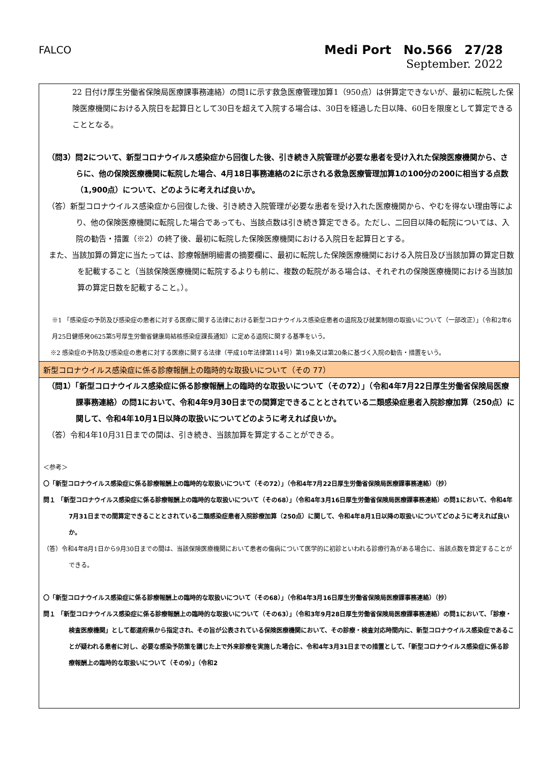FALCO
Medi Port　No.566　27/28
September. 2022
22 日付け厚生労働省保険局医療課事務連絡）の問1に示す救急医療管理加算1（950点）は併算定できないが、最初に転院した保険医療機関における入院日を起算日として30日を超えて入院する場合は、30日を経過した日以降、60日を限度として算定できることとなる。
（問3）問2について、新型コロナウイルス感染症から回復した後、引き続き入院管理が必要な患者を受け入れた保険医療機関から、さらに、他の保険医療機関に転院した場合、4月18日事務連絡の2に示される救急医療管理加算1の100分の200に相当する点数（1,900点）について、どのように考えれば良いか。
（答）新型コロナウイルス感染症から回復した後、引き続き入院管理が必要な患者を受け入れた医療機関から、やむを得ない理由等により、他の保険医療機関に転院した場合であっても、当該点数は引き続き算定できる。ただし、二回目以降の転院については、入院の勧告・措置（※2）の終了後、最初に転院した保険医療機関における入院日を起算日とする。
また、当該加算の算定に当たっては、診療報酬明細書の摘要欄に、最初に転院した保険医療機関における入院日及び当該加算の算定日数を記載すること（当該保険医療機関に転院するよりも前に、複数の転院がある場合は、それぞれの保険医療機関における当該加算の算定日数を記載すること。）。
※1 「感染症の予防及び感染症の患者に対する医療に関する法律における新型コロナウイルス感染症患者の退院及び就業制限の取扱いについて（一部改正）」（令和2年6月25日健感発0625第5号厚生労働省健康局結核感染症課長通知）に定める退院に関する基準をいう。
※2 感染症の予防及び感染症の患者に対する医療に関する法律（平成10年法律第114号）第19条又は第20条に基づく入院の勧告・措置をいう。
新型コロナウイルス感染症に係る診療報酬上の臨時的な取扱いについて（その 77）
（問1）「新型コロナウイルス感染症に係る診療報酬上の臨時的な取扱いについて（その72）」（令和4年7月22日厚生労働省保険局医療課事務連絡）の問1において、令和4年9月30日までの間算定できることとされている二類感染症患者入院診療加算（250点）に関して、令和4年10月1日以降の取扱いについてどのように考えれば良いか。
（答）令和4年10月31日までの間は、引き続き、当該加算を算定することができる。
＜参考＞
〇「新型コロナウイルス感染症に係る診療報酬上の臨時的な取扱いについて（その72）」（令和4年7月22日厚生労働省保険局医療課事務連絡）（抄）
問１ 「新型コロナウイルス感染症に係る診療報酬上の臨時的な取扱いについて（その68）」（令和4年3月16日厚生労働省保険局医療課事務連絡）の問1において、令和4年7月31日までの間算定できることとされている二類感染症患者入院診療加算（250点）に関して、令和4年8月1日以降の取扱いについてどのように考えれば良いか。
（答）令和4年8月1日から9月30日までの間は、当該保険医療機関において患者の傷病について医学的に初診といわれる診療行為がある場合に、当該点数を算定することができる。
〇「新型コロナウイルス感染症に係る診療報酬上の臨時的な取扱いについて（その68）」（令和4年3月16日厚生労働省保険局医療課事務連絡）（抄）
問１ 「新型コロナウイルス感染症に係る診療報酬上の臨時的な取扱いについて（その63）」（令和3年9月28日厚生労働省保険局医療課事務連絡）の問1において、「診療・検査医療機関」として都道府県から指定され、その旨が公表されている保険医療機関において、その診療・検査対応時間内に、新型コロナウイルス感染症であることが疑われる患者に対し、必要な感染予防策を講じた上で外来診療を実施した場合に、令和4年3月31日までの措置として、「新型コロナウイルス感染症に係る診療報酬上の臨時的な取扱いについて（その9）」（令和2